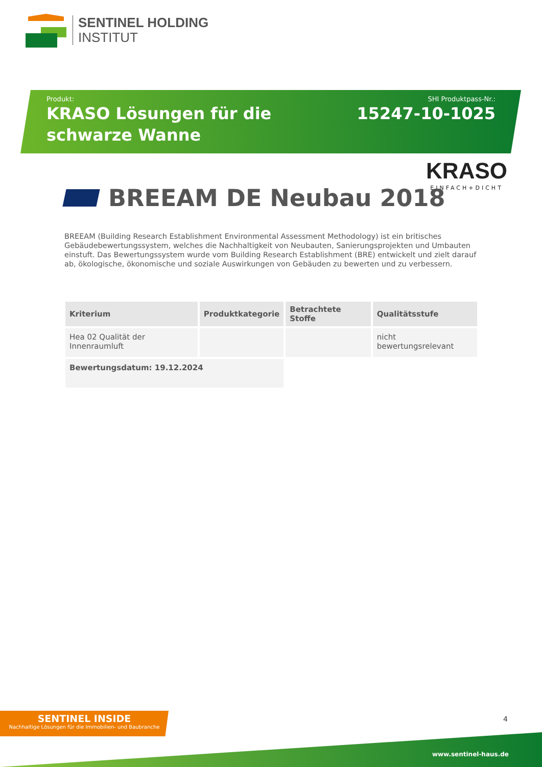SENTINEL HOLDING
INSTITUT
Produkt:
KRASO Lösungen für die schwarze Wanne
SHI Produktpass-Nr.:
15247-10-1025
KRASO
EINFACH+DICHT
BREEAM DE Neubau 2018
BREEAM (Building Research Establishment Environmental Assessment Methodology) ist ein britisches Gebäudebewertungssystem, welches die Nachhaltigkeit von Neubauten, Sanierungsprojekten und Umbauten einstuft. Das Bewertungssystem wurde vom Building Research Establishment (BRE) entwickelt und zielt darauf ab, ökologische, ökonomische und soziale Auswirkungen von Gebäuden zu bewerten und zu verbessern.
| Kriterium | Produktkategorie | Betrachtete Stoffe | Qualitätsstufe |
| --- | --- | --- | --- |
| Hea 02 Qualität der Innenraumluft | | | nicht bewertungsrelevant |
| Bewertungsdatum: 19.12.2024 | | | |
SENTINEL INSIDE
Nachhaltige Lösungen für die Immobilien- und Baubranche
4
www.sentinel-haus.de